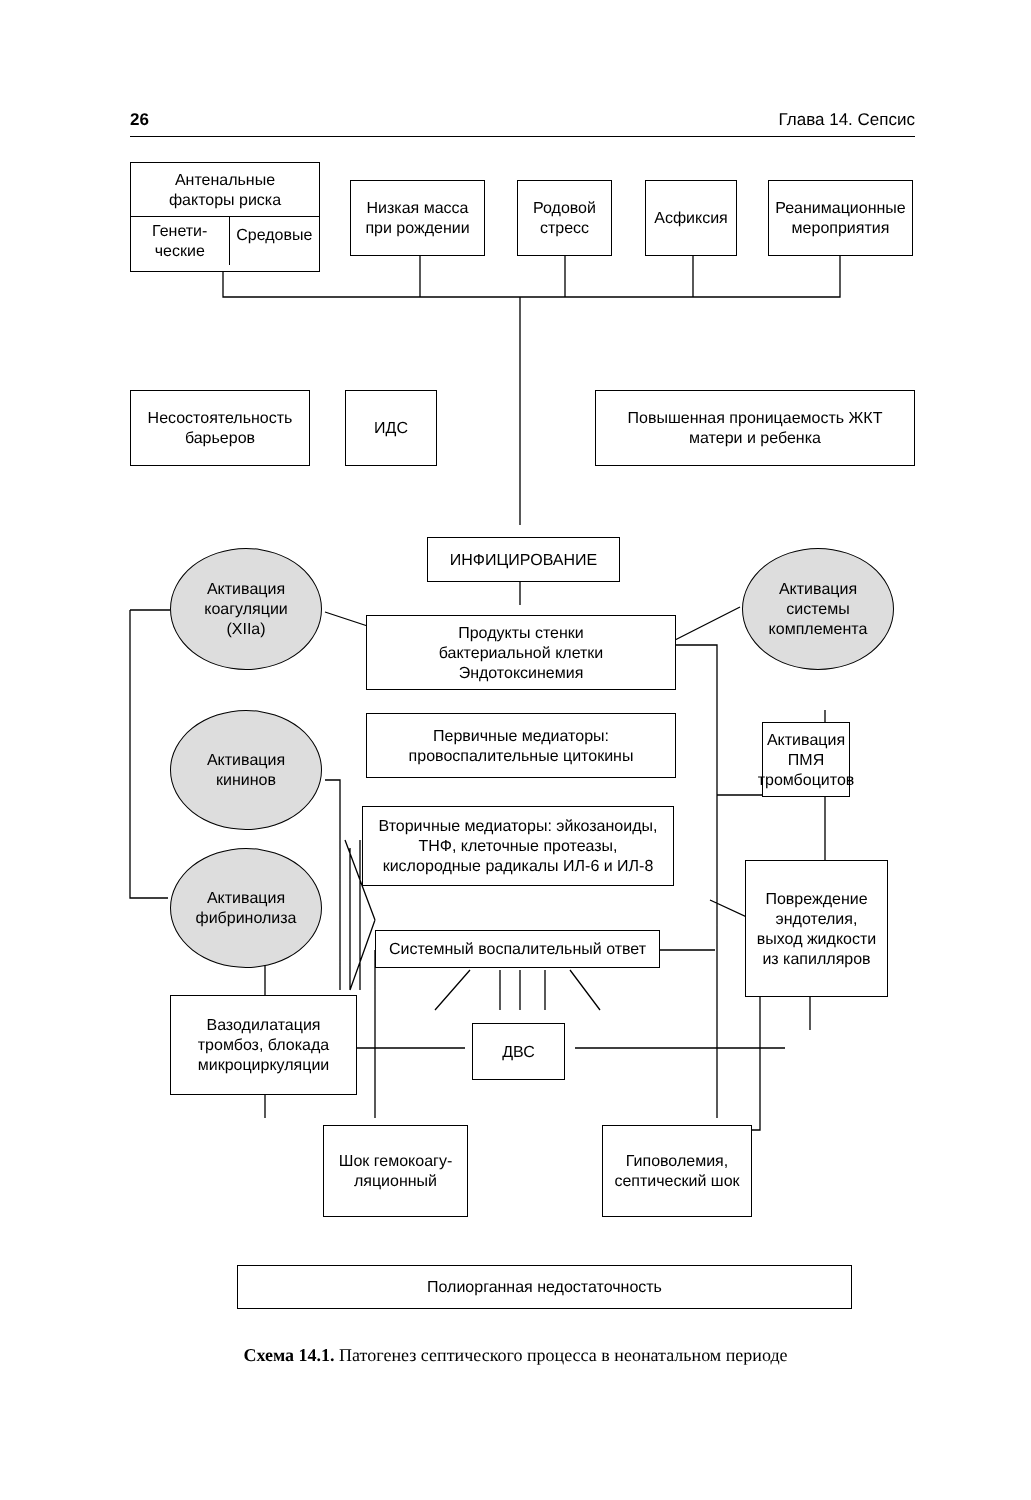26 Глава 14. Сепсис
Антенальные
факторы риска
Генети-
ческие
Средовые
Низкая масса
при рождении
Родовой
стресс
Асфиксия
Реанимационные
мероприятия
Несостоятельность
барьеров
ИДС
Повышенная проницаемость ЖКТ
матери и ребенка
ИНФИЦИРОВАНИЕ
Активация
коагуляции
(XIIa)
Активация
системы
комплемента
Продукты стенки
бактериальной клетки
Эндотоксинемия
Первичные медиаторы:
провоспалительные цитокины
Активация
кининов
Активация
ПМЯ
тромбоцитов
Вторичные медиаторы: эйкозаноиды,
ТНФ, клеточные протеазы,
кислородные радикалы ИЛ-6 и ИЛ-8
Активация
фибринолиза
Повреждение
эндотелия,
выход жидкости
из капилляров
Системный воспалительный ответ
Вазодилатация
тромбоз, блокада
микроциркуляции
ДВС
Шок гемокоагу-
ляционный
Гиповолемия,
септический шок
Полиорганная недостаточность
Схема 14.1. Патогенез септического процесса в неонатальном периоде